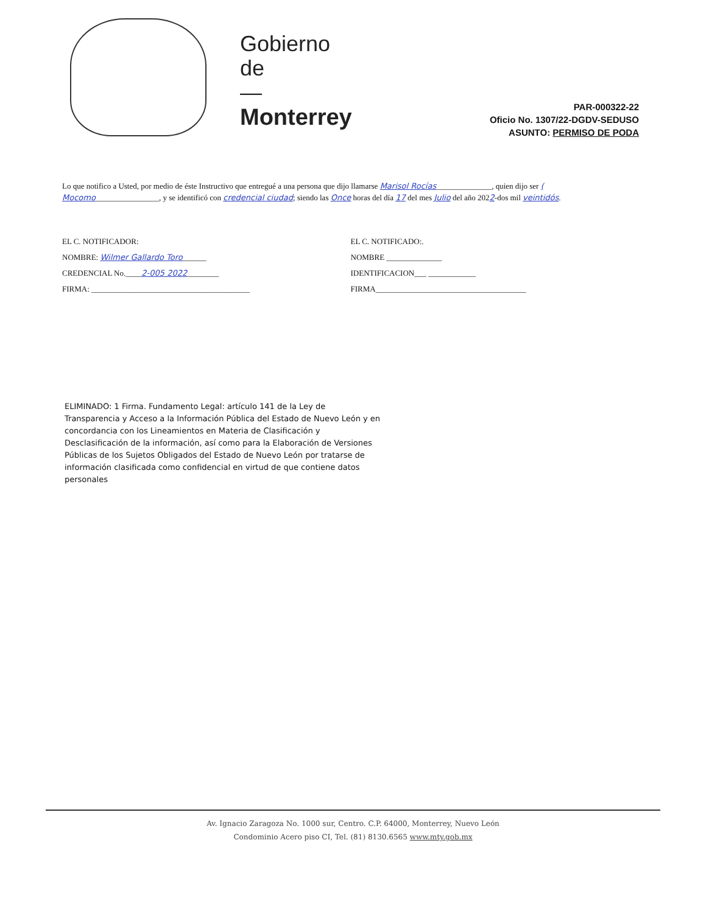Gobierno
de
—
Monterrey
PAR-000322-22
Oficio No. 1307/22-DGDV-SEDUSO
ASUNTO: PERMISO DE PODA
Lo que notifico a Usted, por medio de éste Instructivo que entregué a una persona que dijo llamarse Marisol Rocías______________, quien dijo ser ( Mocomo________________, y se identificó con credencial ciudad; siendo las Once horas del día 17 del mes Julio del año 2022-dos mil veintidós.
EL C. NOTIFICADOR:
NOMBRE: Wilmer Gallardo Toro______
CREDENCIAL No.____2-005 2022________
FIRMA: ________________________________________
EL C. NOTIFICADO:.
NOMBRE ______________
IDENTIFICACION___ ____________
FIRMA______________________________________
ELIMINADO: 1 Firma. Fundamento Legal: artículo 141 de la Ley de Transparencia y Acceso a la Información Pública del Estado de Nuevo León y en concordancia con los Lineamientos en Materia de Clasificación y Desclasificación de la información, así como para la Elaboración de Versiones Públicas de los Sujetos Obligados del Estado de Nuevo León por tratarse de información clasificada como confidencial en virtud de que contiene datos personales
Av. Ignacio Zaragoza No. 1000 sur, Centro. C.P. 64000, Monterrey, Nuevo León
Condominio Acero piso CI, Tel. (81) 8130.6565 www.mty.gob.mx